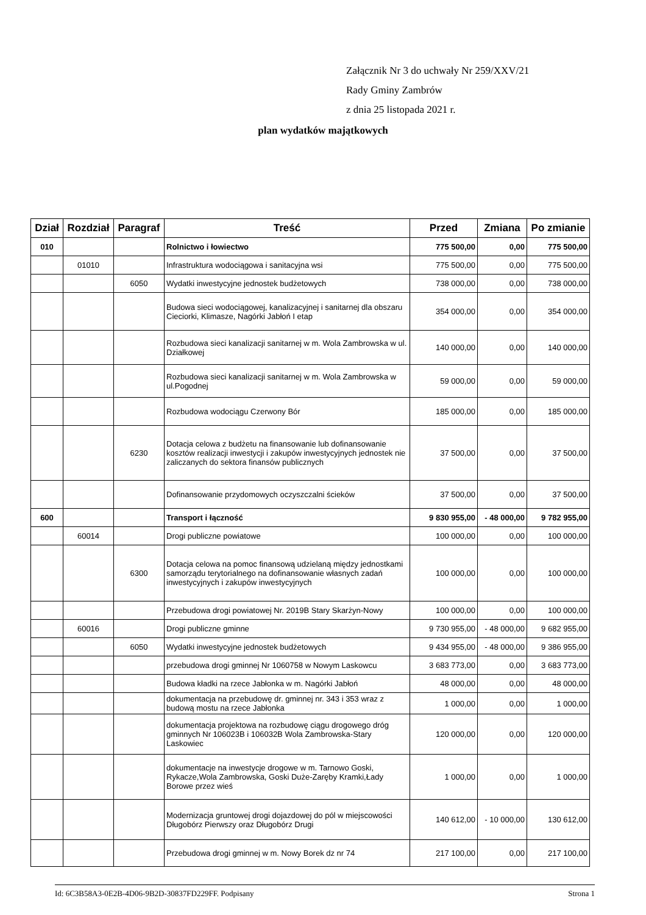Załącznik Nr 3 do uchwały Nr 259/XXV/21
Rady Gminy Zambrów
z dnia 25 listopada 2021 r.
plan wydatków majątkowych
| Dział | Rozdział | Paragraf | Treść | Przed | Zmiana | Po zmianie |
| --- | --- | --- | --- | --- | --- | --- |
| 010 | | | Rolnictwo i łowiectwo | 775 500,00 | 0,00 | 775 500,00 |
| | 01010 | | Infrastruktura wodociągowa i sanitacyjna wsi | 775 500,00 | 0,00 | 775 500,00 |
| | | 6050 | Wydatki inwestycyjne jednostek budżetowych | 738 000,00 | 0,00 | 738 000,00 |
| | | | Budowa sieci wodociągowej, kanalizacyjnej i sanitarnej dla obszaru Cieciorki, Klimasze, Nagórki Jabłoń I etap | 354 000,00 | 0,00 | 354 000,00 |
| | | | Rozbudowa sieci kanalizacji sanitarnej w m. Wola Zambrowska w ul. Działkowej | 140 000,00 | 0,00 | 140 000,00 |
| | | | Rozbudowa sieci kanalizacji sanitarnej w m. Wola Zambrowska w ul.Pogodnej | 59 000,00 | 0,00 | 59 000,00 |
| | | | Rozbudowa wodociągu Czerwony Bór | 185 000,00 | 0,00 | 185 000,00 |
| | | 6230 | Dotacja celowa z budżetu na finansowanie lub dofinansowanie kosztów realizacji inwestycji i zakupów inwestycyjnych jednostek nie zaliczanych do sektora finansów publicznych | 37 500,00 | 0,00 | 37 500,00 |
| | | | Dofinansowanie przydomowych oczyszczalni ścieków | 37 500,00 | 0,00 | 37 500,00 |
| 600 | | | Transport i łączność | 9 830 955,00 | - 48 000,00 | 9 782 955,00 |
| | 60014 | | Drogi publiczne powiatowe | 100 000,00 | 0,00 | 100 000,00 |
| | | 6300 | Dotacja celowa na pomoc finansową udzielaną między jednostkami samorządu terytorialnego na dofinansowanie własnych zadań inwestycyjnych i zakupów inwestycyjnych | 100 000,00 | 0,00 | 100 000,00 |
| | | | Przebudowa drogi powiatowej Nr. 2019B Stary Skarżyn-Nowy | 100 000,00 | 0,00 | 100 000,00 |
| | 60016 | | Drogi publiczne gminne | 9 730 955,00 | - 48 000,00 | 9 682 955,00 |
| | | 6050 | Wydatki inwestycyjne jednostek budżetowych | 9 434 955,00 | - 48 000,00 | 9 386 955,00 |
| | | | przebudowa drogi gminnej Nr 1060758 w Nowym Laskowcu | 3 683 773,00 | 0,00 | 3 683 773,00 |
| | | | Budowa kładki na rzece Jabłonka w m. Nagórki Jabłoń | 48 000,00 | 0,00 | 48 000,00 |
| | | | dokumentacja na przebudowę dr. gminnej nr. 343 i 353 wraz z budową mostu na rzece Jabłonka | 1 000,00 | 0,00 | 1 000,00 |
| | | | dokumentacja projektowa na rozbudowę ciągu drogowego dróg gminnych Nr 106023B i 106032B Wola Zambrowska-Stary Laskowiec | 120 000,00 | 0,00 | 120 000,00 |
| | | | dokumentacje na inwestycje drogowe w m. Tarnowo Goski, Rykacze,Wola Zambrowska, Goski Duże-Zaręby Kramki,Łady Borowe przez wieś | 1 000,00 | 0,00 | 1 000,00 |
| | | | Modernizacja gruntowej drogi dojazdowej do pól w miejscowości Długobórz Pierwszy oraz Długobórz Drugi | 140 612,00 | - 10 000,00 | 130 612,00 |
| | | | Przebudowa drogi gminnej w m. Nowy Borek dz nr 74 | 217 100,00 | 0,00 | 217 100,00 |
Id: 6C3B58A3-0E2B-4D06-9B2D-30837FD229FF. Podpisany Strona 1